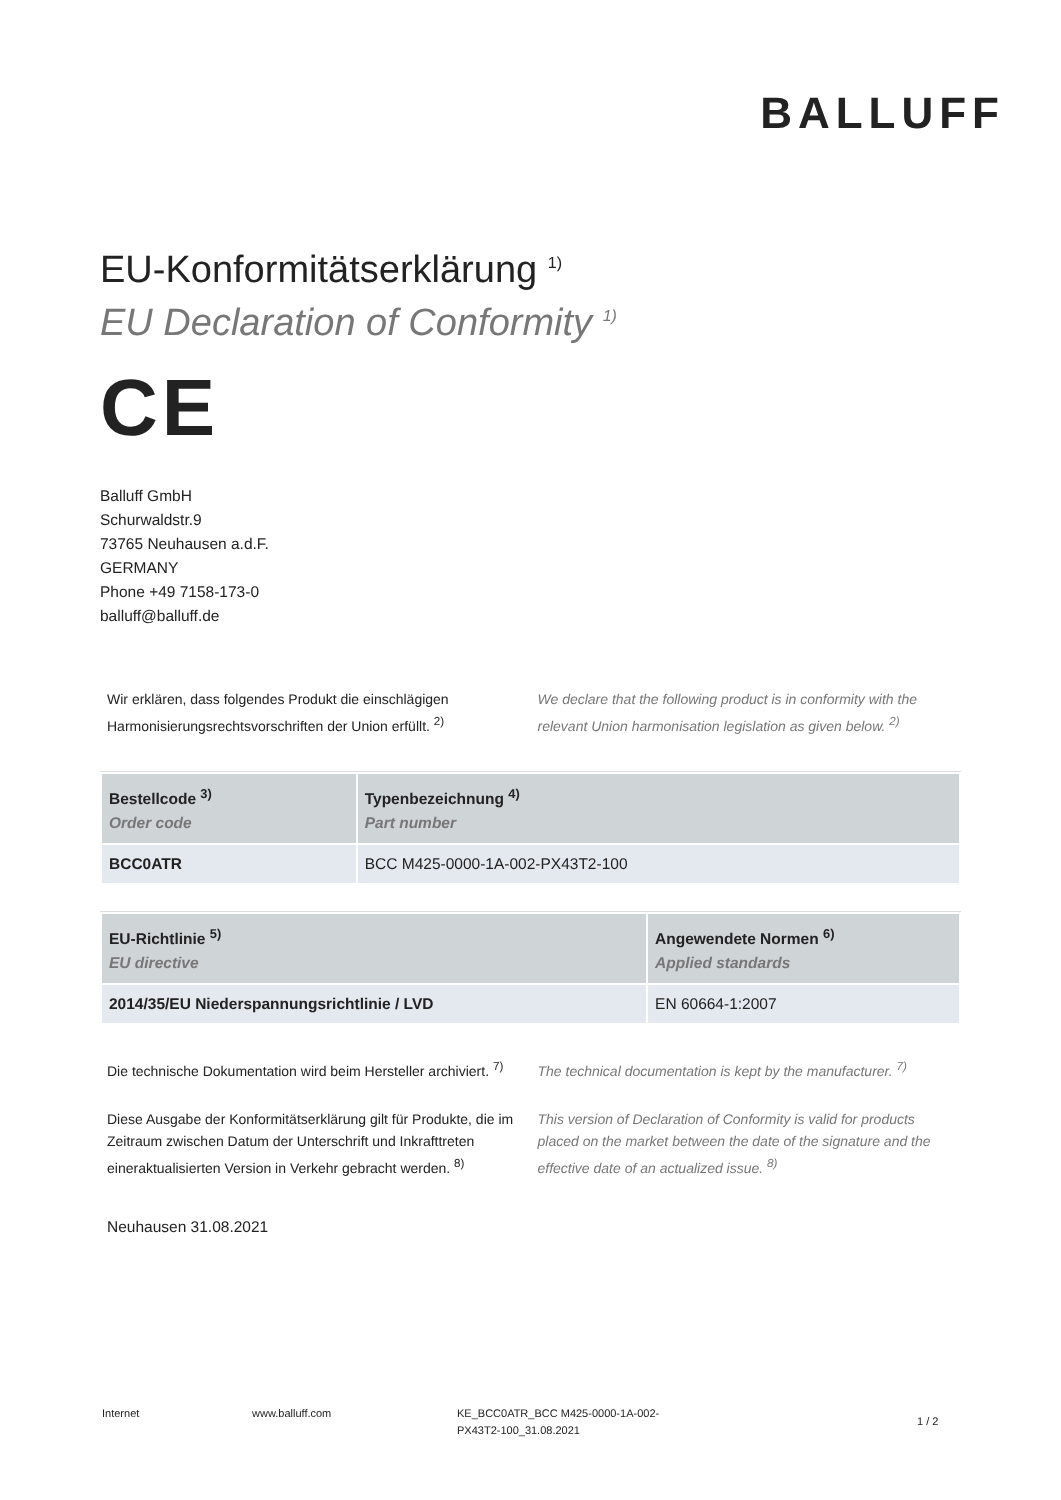BALLUFF
EU-Konformitätserklärung <sup>1)</sup>
EU Declaration of Conformity <sup>1)</sup>
CE
Balluff GmbH
Schurwaldstr.9
73765 Neuhausen a.d.F.
GERMANY
Phone +49 7158-173-0
balluff@balluff.de
Wir erklären, dass folgendes Produkt die einschlägigen Harmonisierungsrechtsvorschriften der Union erfüllt. <sup>2)</sup>
We declare that the following product is in conformity with the relevant Union harmonisation legislation as given below. <sup>2)</sup>
| Bestellcode <sup>3)</sup> Order code | Typenbezeichnung <sup>4)</sup> Part number |
| --- | --- |
| BCC0ATR | BCC M425-0000-1A-002-PX43T2-100 |
| EU-Richtlinie <sup>5)</sup> EU directive | Angewendete Normen <sup>6)</sup> Applied standards |
| --- | --- |
| 2014/35/EU Niederspannungsrichtlinie / LVD | EN 60664-1:2007 |
Die technische Dokumentation wird beim Hersteller archiviert. <sup>7)</sup>
The technical documentation is kept by the manufacturer. <sup>7)</sup>
Diese Ausgabe der Konformitätserklärung gilt für Produkte, die im Zeitraum zwischen Datum der Unterschrift und Inkrafttreten eineraktualisierten Version in Verkehr gebracht werden. <sup>8)</sup>
This version of Declaration of Conformity is valid for products placed on the market between the date of the signature and the effective date of an actualized issue. <sup>8)</sup>
Neuhausen 31.08.2021
Internet www.balluff.com KE_BCC0ATR_BCC M425-0000-1A-002-
PX43T2-100_31.08.2021
1 / 2